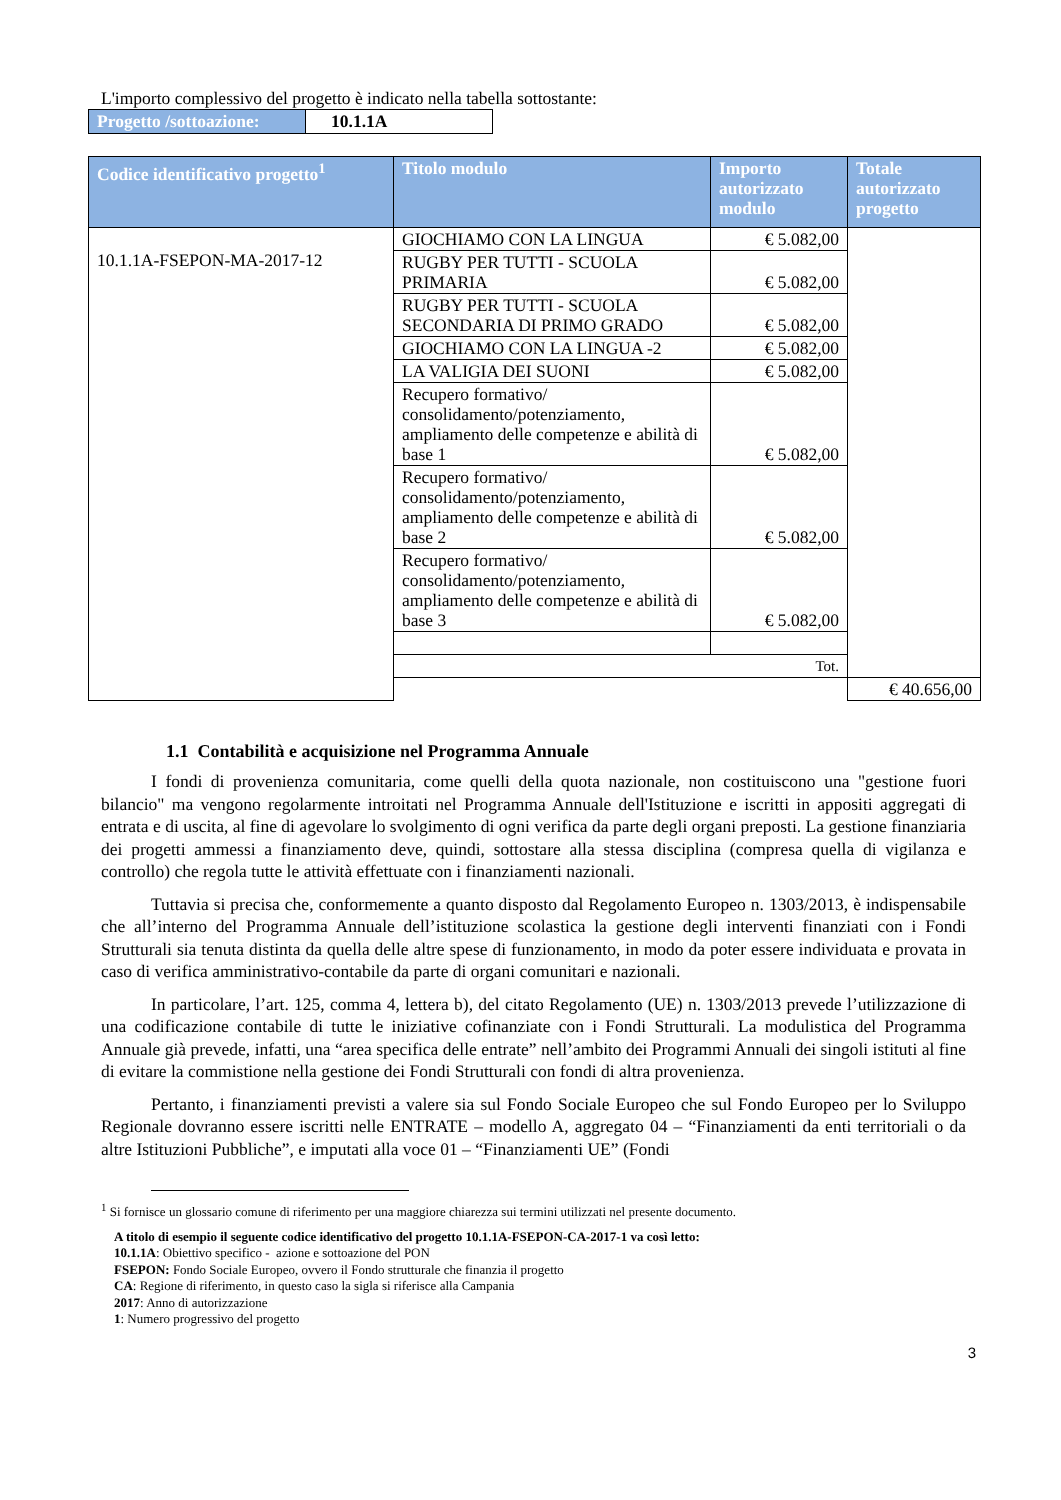L'importo complessivo del progetto è indicato nella tabella sottostante:
| Progetto /sottoazione: | 10.1.1A |
| Codice identificativo progetto<sup>1</sup> | Titolo modulo | Importo autorizzato modulo | Totale autorizzato progetto |
| --- | --- | --- | --- |
| 10.1.1A-FSEPON-MA-2017-12 | GIOCHIAMO CON LA LINGUA | € 5.082,00 | |
| | RUGBY PER TUTTI - SCUOLA PRIMARIA | € 5.082,00 | |
| | RUGBY PER TUTTI - SCUOLA SECONDARIA DI PRIMO GRADO | € 5.082,00 | |
| | GIOCHIAMO CON LA LINGUA -2 | € 5.082,00 | |
| | LA VALIGIA DEI SUONI | € 5.082,00 | |
| | Recupero formativo/ consolidamento/potenziamento, ampliamento delle competenze e abilità di base 1 | € 5.082,00 | |
| | Recupero formativo/ consolidamento/potenziamento, ampliamento delle competenze e abilità di base 2 | € 5.082,00 | |
| | Recupero formativo/ consolidamento/potenziamento, ampliamento delle competenze e abilità di base 3 | € 5.082,00 | |
| | Tot. | | |
| | | | € 40.656,00 |
1.1 Contabilità e acquisizione nel Programma Annuale
I fondi di provenienza comunitaria, come quelli della quota nazionale, non costituiscono una "gestione fuori bilancio" ma vengono regolarmente introitati nel Programma Annuale dell'Istituzione e iscritti in appositi aggregati di entrata e di uscita, al fine di agevolare lo svolgimento di ogni verifica da parte degli organi preposti. La gestione finanziaria dei progetti ammessi a finanziamento deve, quindi, sottostare alla stessa disciplina (compresa quella di vigilanza e controllo) che regola tutte le attività effettuate con i finanziamenti nazionali.
Tuttavia si precisa che, conformemente a quanto disposto dal Regolamento Europeo n. 1303/2013, è indispensabile che all’interno del Programma Annuale dell’istituzione scolastica la gestione degli interventi finanziati con i Fondi Strutturali sia tenuta distinta da quella delle altre spese di funzionamento, in modo da poter essere individuata e provata in caso di verifica amministrativo-contabile da parte di organi comunitari e nazionali.
In particolare, l’art. 125, comma 4, lettera b), del citato Regolamento (UE) n. 1303/2013 prevede l’utilizzazione di una codificazione contabile di tutte le iniziative cofinanziate con i Fondi Strutturali. La modulistica del Programma Annuale già prevede, infatti, una “area specifica delle entrate” nell’ambito dei Programmi Annuali dei singoli istituti al fine di evitare la commistione nella gestione dei Fondi Strutturali con fondi di altra provenienza.
Pertanto, i finanziamenti previsti a valere sia sul Fondo Sociale Europeo che sul Fondo Europeo per lo Sviluppo Regionale dovranno essere iscritti nelle ENTRATE – modello A, aggregato 04 – “Finanziamenti da enti territoriali o da altre Istituzioni Pubbliche”, e imputati alla voce 01 – “Finanziamenti UE” (Fondi
<sup>1</sup> Si fornisce un glossario comune di riferimento per una maggiore chiarezza sui termini utilizzati nel presente documento.
A titolo di esempio il seguente codice identificativo del progetto 10.1.1A-FSEPON-CA-2017-1 va così letto:
10.1.1A: Obiettivo specifico - azione e sottoazione del PON
FSEPON: Fondo Sociale Europeo, ovvero il Fondo strutturale che finanzia il progetto
CA: Regione di riferimento, in questo caso la sigla si riferisce alla Campania
2017: Anno di autorizzazione
1: Numero progressivo del progetto
3